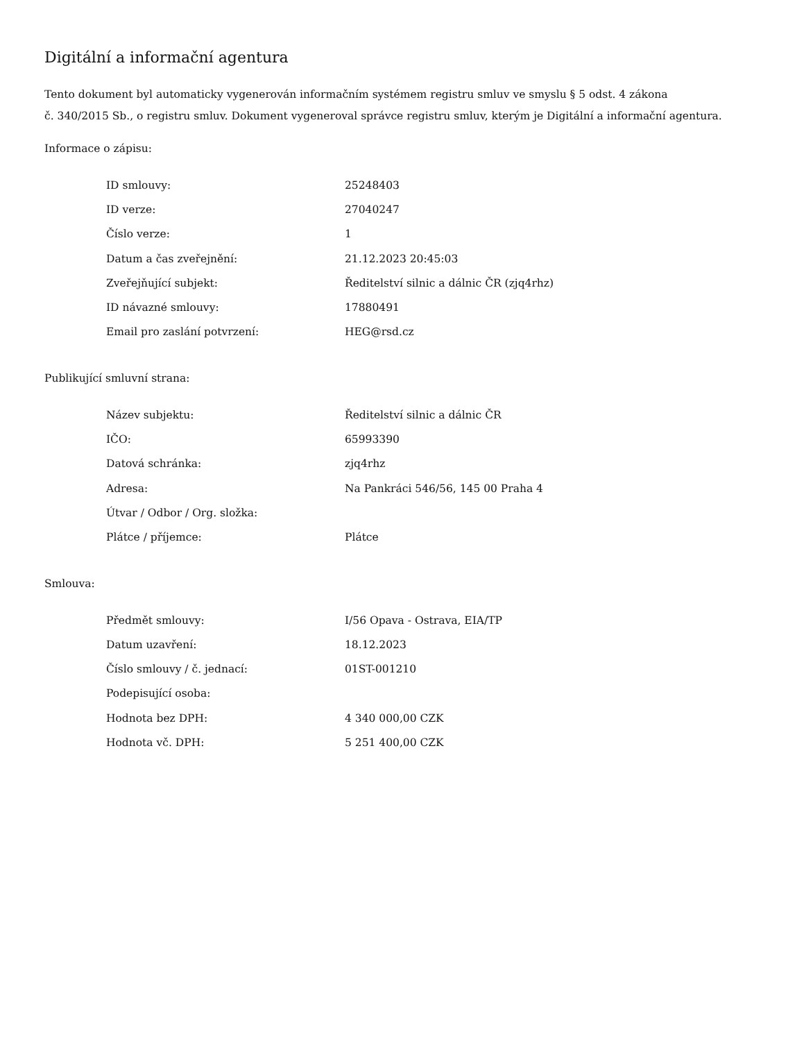Digitální a informační agentura
Tento dokument byl automaticky vygenerován informačním systémem registru smluv ve smyslu § 5 odst. 4 zákona
č. 340/2015 Sb., o registru smluv. Dokument vygeneroval správce registru smluv, kterým je Digitální a informační agentura.
Informace o zápisu:
| ID smlouvy: | 25248403 |
| ID verze: | 27040247 |
| Číslo verze: | 1 |
| Datum a čas zveřejnění: | 21.12.2023 20:45:03 |
| Zveřejňující subjekt: | Ředitelství silnic a dálnic ČR (zjq4rhz) |
| ID návazné smlouvy: | 17880491 |
| Email pro zaslání potvrzení: | HEG@rsd.cz |
Publikující smluvní strana:
| Název subjektu: | Ředitelství silnic a dálnic ČR |
| IČO: | 65993390 |
| Datová schránka: | zjq4rhz |
| Adresa: | Na Pankráci 546/56, 145 00 Praha 4 |
| Útvar / Odbor / Org. složka: | |
| Plátce / příjemce: | Plátce |
Smlouva:
| Předmět smlouvy: | I/56 Opava - Ostrava, EIA/TP |
| Datum uzavření: | 18.12.2023 |
| Číslo smlouvy / č. jednací: | 01ST-001210 |
| Podepisující osoba: | |
| Hodnota bez DPH: | 4 340 000,00 CZK |
| Hodnota vč. DPH: | 5 251 400,00 CZK |